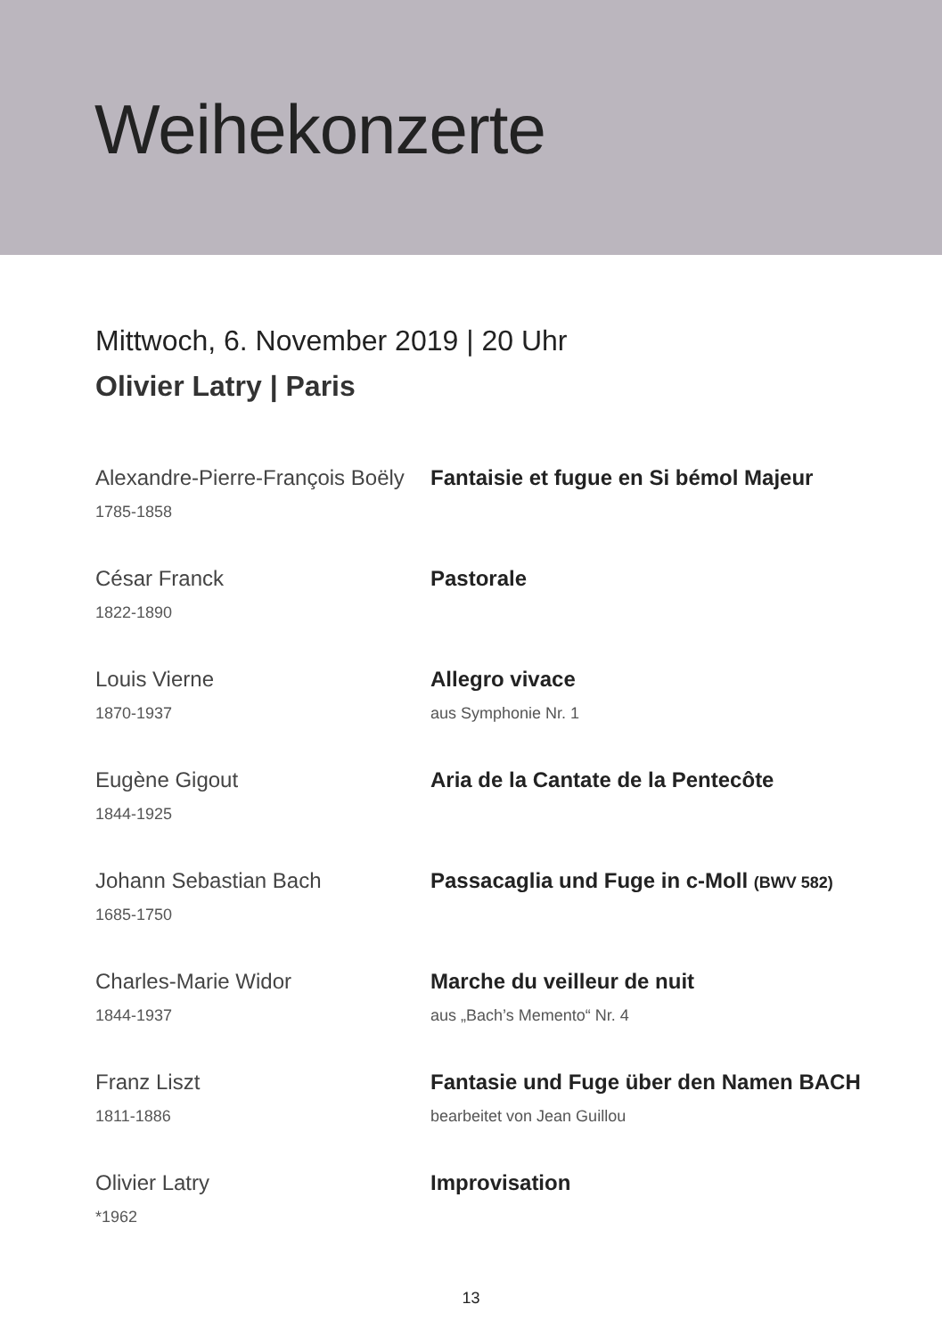Weihekonzerte
Mittwoch, 6. November 2019 | 20 Uhr
Olivier Latry | Paris
Alexandre-Pierre-François Boëly
1785-1858
Fantaisie et fugue en Si bémol Majeur
César Franck
1822-1890
Pastorale
Louis Vierne
1870-1937
Allegro vivace
aus Symphonie Nr. 1
Eugène Gigout
1844-1925
Aria de la Cantate de la Pentecôte
Johann Sebastian Bach
1685-1750
Passacaglia und Fuge in c-Moll (BWV 582)
Charles-Marie Widor
1844-1937
Marche du veilleur de nuit
aus „Bach’s Memento“ Nr. 4
Franz Liszt
1811-1886
Fantasie und Fuge über den Namen BACH
bearbeitet von Jean Guillou
Olivier Latry
*1962
Improvisation
13